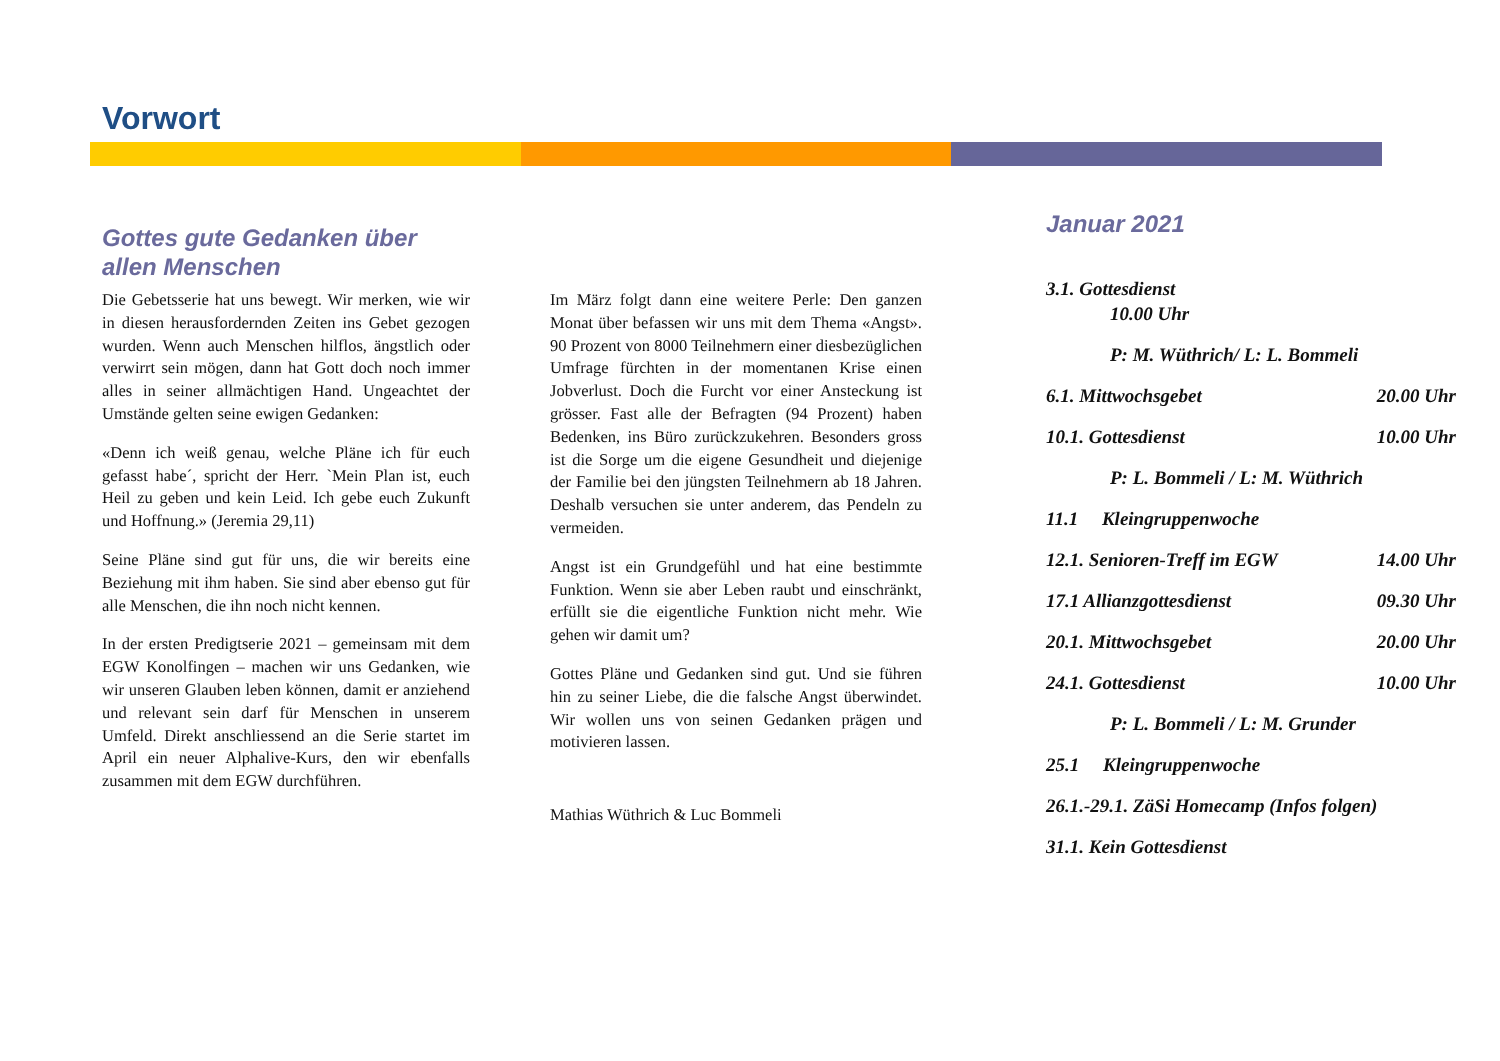Vorwort
Gottes gute Gedanken über allen Menschen
Die Gebetsserie hat uns bewegt. Wir merken, wie wir in diesen herausfordernden Zeiten ins Gebet gezogen wurden. Wenn auch Menschen hilflos, ängstlich oder verwirrt sein mögen, dann hat Gott doch noch immer alles in seiner allmächtigen Hand. Ungeachtet der Umstände gelten seine ewigen Gedanken:
«Denn ich weiß genau, welche Pläne ich für euch gefasst habe´, spricht der Herr. `Mein Plan ist, euch Heil zu geben und kein Leid. Ich gebe euch Zukunft und Hoffnung.» (Jeremia 29,11)
Seine Pläne sind gut für uns, die wir bereits eine Beziehung mit ihm haben. Sie sind aber ebenso gut für alle Menschen, die ihn noch nicht kennen.
In der ersten Predigtserie 2021 – gemeinsam mit dem EGW Konolfingen – machen wir uns Gedanken, wie wir unseren Glauben leben können, damit er anziehend und relevant sein darf für Menschen in unserem Umfeld. Direkt anschliessend an die Serie startet im April ein neuer Alphalive-Kurs, den wir ebenfalls zusammen mit dem EGW durchführen.
Im März folgt dann eine weitere Perle: Den ganzen Monat über befassen wir uns mit dem Thema «Angst». 90 Prozent von 8000 Teilnehmern einer diesbezüglichen Umfrage fürchten in der momentanen Krise einen Jobverlust. Doch die Furcht vor einer Ansteckung ist grösser. Fast alle der Befragten (94 Prozent) haben Bedenken, ins Büro zurückzukehren. Besonders gross ist die Sorge um die eigene Gesundheit und diejenige der Familie bei den jüngsten Teilnehmern ab 18 Jahren. Deshalb versuchen sie unter anderem, das Pendeln zu vermeiden.
Angst ist ein Grundgefühl und hat eine bestimmte Funktion. Wenn sie aber Leben raubt und einschränkt, erfüllt sie die eigentliche Funktion nicht mehr. Wie gehen wir damit um?
Gottes Pläne und Gedanken sind gut. Und sie führen hin zu seiner Liebe, die die falsche Angst überwindet. Wir wollen uns von seinen Gedanken prägen und motivieren lassen.
Mathias Wüthrich & Luc Bommeli
Januar 2021
3.1. Gottesdienst
10.00 Uhr
P: M. Wüthrich/ L: L. Bommeli
6.1. Mittwochsgebet 20.00 Uhr
10.1. Gottesdienst 10.00 Uhr
P: L. Bommeli / L: M. Wüthrich
11.1 Kleingruppenwoche
12.1. Senioren-Treff im EGW 14.00 Uhr
17.1 Allianzgottesdienst 09.30 Uhr
20.1. Mittwochsgebet 20.00 Uhr
24.1. Gottesdienst 10.00 Uhr
P: L. Bommeli / L: M. Grunder
25.1 Kleingruppenwoche
26.1.-29.1. ZäSi Homecamp (Infos folgen)
31.1. Kein Gottesdienst